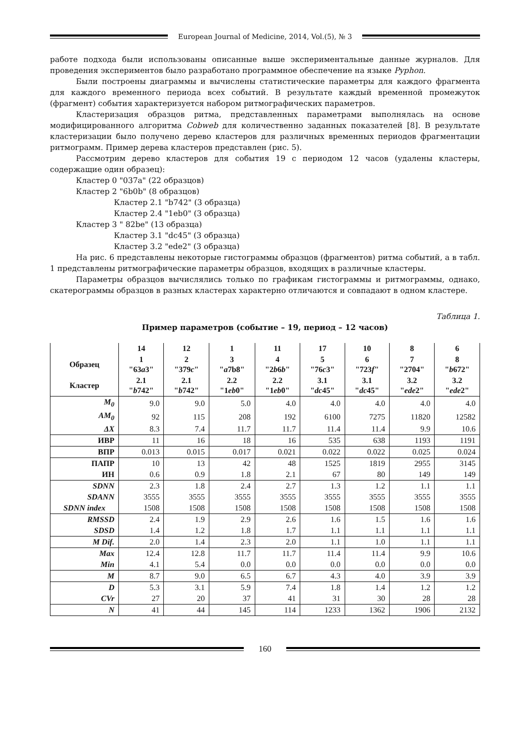European Journal of Medicine, 2014, Vol.(5), № 3
работе подхода были использованы описанные выше экспериментальные данные журналов. Для проведения экспериментов было разработано программное обеспечение на языке Pyphon.
Были построены диаграммы и вычислены статистические параметры для каждого фрагмента для каждого временного периода всех событий. В результате каждый временной промежуток (фрагмент) события характеризуется набором ритмографических параметров.
Кластеризация образцов ритма, представленных параметрами выполнялась на основе модифицированного алгоритма Cobweb для количественно заданных показателей [8]. В результате кластеризации было получено дерево кластеров для различных временных периодов фрагментации ритмограмм. Пример дерева кластеров представлен (рис. 5).
Рассмотрим дерево кластеров для события 19 с периодом 12 часов (удалены кластеры, содержащие один образец):
Кластер 0 "037a" (22 образцов)
Кластер 2 "6b0b" (8 образцов)
Кластер 2.1 "b742" (3 образца)
Кластер 2.4 "1eb0" (3 образца)
Кластер 3 " 82be" (13 образца)
Кластер 3.1 "dc45" (3 образца)
Кластер 3.2 "ede2" (3 образца)
На рис. 6 представлены некоторые гистограммы образцов (фрагментов) ритма событий, а в табл. 1 представлены ритмографические параметры образцов, входящих в различные кластеры.
Параметры образцов вычислялись только по графикам гистограммы и ритмограммы, однако, скатерограммы образцов в разных кластерах характерно отличаются и совпадают в одном кластере.
Таблица 1.
Пример параметров (событие – 19, период – 12 часов)
| | 14 | 12 | 1 | 11 | 17 | 10 | 8 | 6 |
| --- | --- | --- | --- | --- | --- | --- | --- | --- |
| Образец | 1 "63 a 3" | 2 "379 c " | 3 " a 7b8" | 4 "2 b 6 b " | 5 "76 c 3" | 6 "723 f " | 7 "2704" | 8 " b 672" |
| Кластер | 2.1 " b 742" | 2.1 " b 742" | 2.2 "1 eb 0" | 2.2 "1 eb 0" | 3.1 " dc 45" | 3.1 " dc 45" | 3.2 " ede 2" | 3.2 " ede 2" |
| M<sub>0</sub> | 9.0 | 9.0 | 5.0 | 4.0 | 4.0 | 4.0 | 4.0 | 4.0 |
| AM<sub>0</sub> | 92 | 115 | 208 | 192 | 6100 | 7275 | 11820 | 12582 |
| ΔX | 8.3 | 7.4 | 11.7 | 11.7 | 11.4 | 11.4 | 9.9 | 10.6 |
| ИВР | 11 | 16 | 18 | 16 | 535 | 638 | 1193 | 1191 |
| ВПР | 0.013 | 0.015 | 0.017 | 0.021 | 0.022 | 0.022 | 0.025 | 0.024 |
| ПАПР | 10 | 13 | 42 | 48 | 1525 | 1819 | 2955 | 3145 |
| ИН | 0.6 | 0.9 | 1.8 | 2.1 | 67 | 80 | 149 | 149 |
| SDNN | 2.3 | 1.8 | 2.4 | 2.7 | 1.3 | 1.2 | 1.1 | 1.1 |
| SDANN | 3555 | 3555 | 3555 | 3555 | 3555 | 3555 | 3555 | 3555 |
| SDNN index | 1508 | 1508 | 1508 | 1508 | 1508 | 1508 | 1508 | 1508 |
| RMSSD | 2.4 | 1.9 | 2.9 | 2.6 | 1.6 | 1.5 | 1.6 | 1.6 |
| SDSD | 1.4 | 1.2 | 1.8 | 1.7 | 1.1 | 1.1 | 1.1 | 1.1 |
| M Dif. | 2.0 | 1.4 | 2.3 | 2.0 | 1.1 | 1.0 | 1.1 | 1.1 |
| Max | 12.4 | 12.8 | 11.7 | 11.7 | 11.4 | 11.4 | 9.9 | 10.6 |
| Min | 4.1 | 5.4 | 0.0 | 0.0 | 0.0 | 0.0 | 0.0 | 0.0 |
| M | 8.7 | 9.0 | 6.5 | 6.7 | 4.3 | 4.0 | 3.9 | 3.9 |
| D | 5.3 | 3.1 | 5.9 | 7.4 | 1.8 | 1.4 | 1.2 | 1.2 |
| CVr | 27 | 20 | 37 | 41 | 31 | 30 | 28 | 28 |
| N | 41 | 44 | 145 | 114 | 1233 | 1362 | 1906 | 2132 |
160